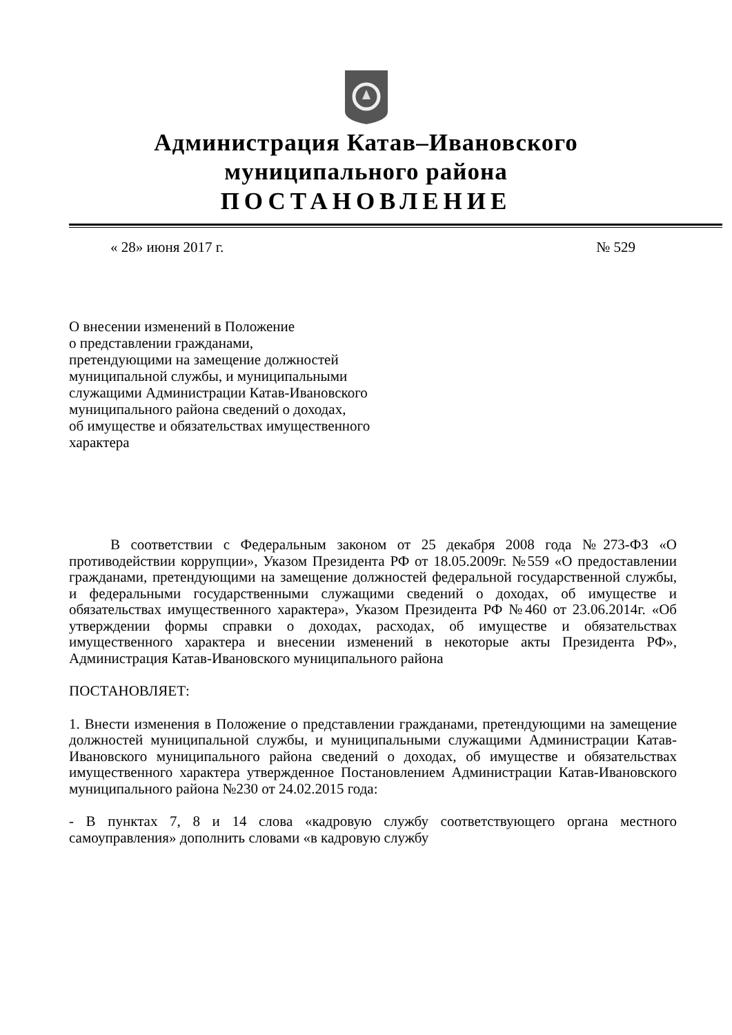Администрация Катав–Ивановского
муниципального района
ПОСТАНОВЛЕНИЕ
« 28» июня 2017 г. № 529
О внесении изменений в Положение
о представлении гражданами,
претендующими на замещение должностей
муниципальной службы, и муниципальными
служащими Администрации Катав-Ивановского
муниципального района сведений о доходах,
об имуществе и обязательствах имущественного
характера
В соответствии с Федеральным законом от 25 декабря 2008 года №273-ФЗ «О противодействии коррупции», Указом Президента РФ от 18.05.2009г. №559 «О предоставлении гражданами, претендующими на замещение должностей федеральной государственной службы, и федеральными государственными служащими сведений о доходах, об имуществе и обязательствах имущественного характера», Указом Президента РФ №460 от 23.06.2014г. «Об утверждении формы справки о доходах, расходах, об имуществе и обязательствах имущественного характера и внесении изменений в некоторые акты Президента РФ», Администрация Катав-Ивановского муниципального района
ПОСТАНОВЛЯЕТ:
1. Внести изменения в Положение о представлении гражданами, претендующими на замещение должностей муниципальной службы, и муниципальными служащими Администрации Катав-Ивановского муниципального района сведений о доходах, об имуществе и обязательствах имущественного характера утвержденное Постановлением Администрации Катав-Ивановского муниципального района №230 от 24.02.2015 года:
- В пунктах 7, 8 и 14 слова «кадровую службу соответствующего органа местного самоуправления» дополнить словами «в кадровую службу